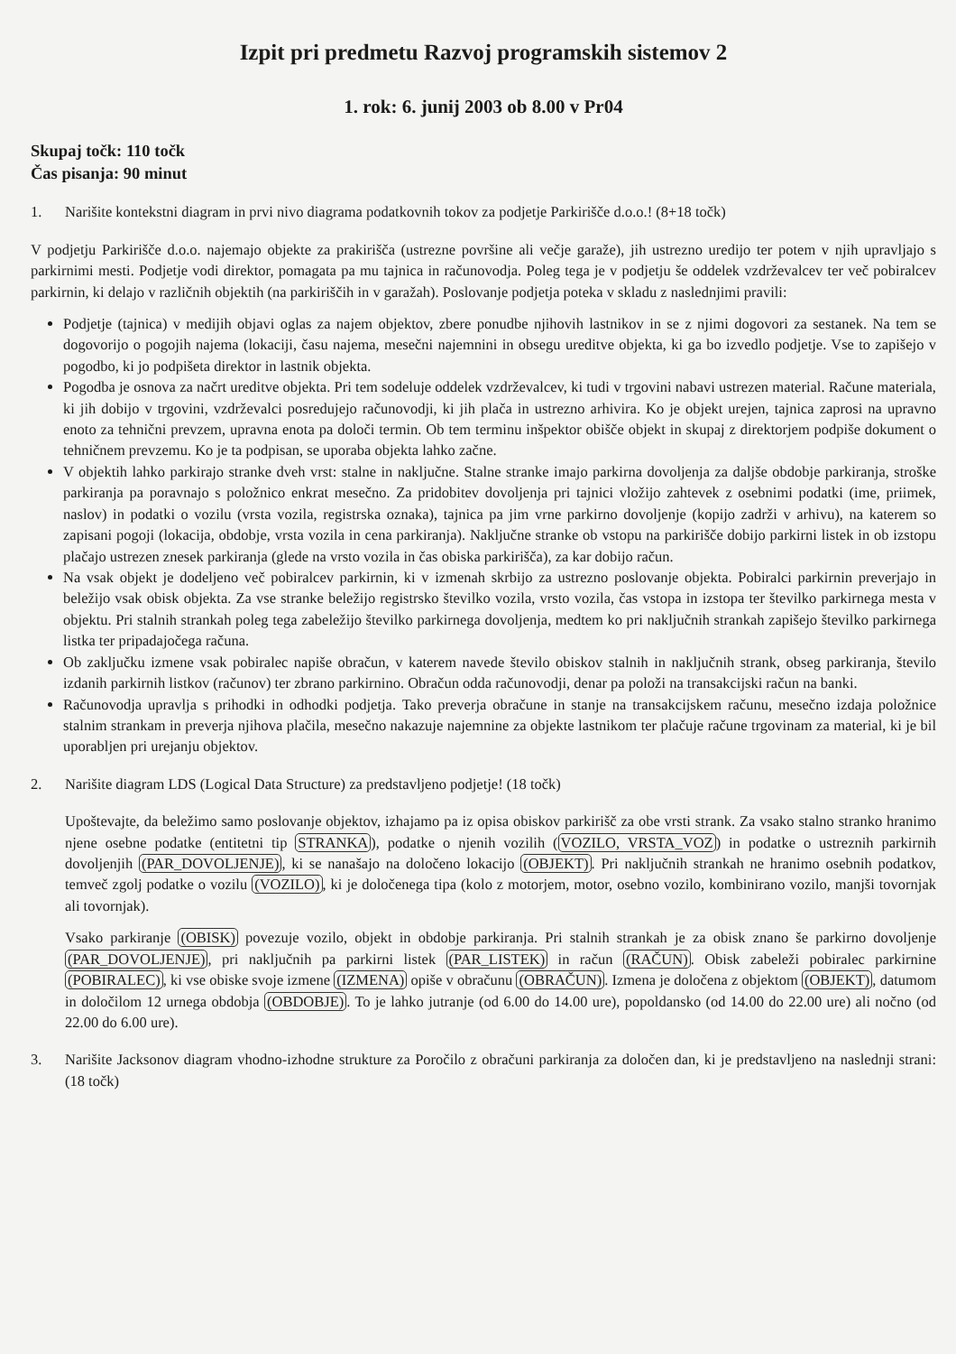Izpit pri predmetu Razvoj programskih sistemov 2
1. rok: 6. junij 2003 ob 8.00 v Pr04
Skupaj točk: 110 točk
Čas pisanja: 90 minut
1. Narišite kontekstni diagram in prvi nivo diagrama podatkovnih tokov za podjetje Parkirišče d.o.o.! (8+18 točk)
V podjetju Parkirišče d.o.o. najemajo objekte za prakirišča (ustrezne površine ali večje garaže), jih ustrezno uredijo ter potem v njih upravljajo s parkirnimi mesti. Podjetje vodi direktor, pomagata pa mu tajnica in računovodja. Poleg tega je v podjetju še oddelek vzdrževalcev ter več pobiralcev parkirnin, ki delajo v različnih objektih (na parkiriščih in v garažah). Poslovanje podjetja poteka v skladu z naslednjimi pravili:
Podjetje (tajnica) v medijih objavi oglas za najem objektov, zbere ponudbe njihovih lastnikov in se z njimi dogovori za sestanek. Na tem se dogovorijo o pogojih najema (lokaciji, času najema, mesečni najemnini in obsegu ureditve objekta, ki ga bo izvedlo podjetje. Vse to zapišejo v pogodbo, ki jo podpišeta direktor in lastnik objekta.
Pogodba je osnova za načrt ureditve objekta. Pri tem sodeluje oddelek vzdrževalcev, ki tudi v trgovini nabavi ustrezen material. Račune materiala, ki jih dobijo v trgovini, vzdrževalci posredujejo računovodji, ki jih plača in ustrezno arhivira. Ko je objekt urejen, tajnica zaprosi na upravno enoto za tehnični prevzem, upravna enota pa določi termin. Ob tem terminu inšpektor obišče objekt in skupaj z direktorjem podpiše dokument o tehničnem prevzemu. Ko je ta podpisan, se uporaba objekta lahko začne.
V objektih lahko parkirajo stranke dveh vrst: stalne in naključne. Stalne stranke imajo parkirna dovoljenja za daljše obdobje parkiranja, stroške parkiranja pa poravnajo s položnico enkrat mesečno. Za pridobitev dovoljenja pri tajnici vložijo zahtevek z osebnimi podatki (ime, priimek, naslov) in podatki o vozilu (vrsta vozila, registrska oznaka), tajnica pa jim vrne parkirno dovoljenje (kopijo zadrži v arhivu), na katerem so zapisani pogoji (lokacija, obdobje, vrsta vozila in cena parkiranja). Naključne stranke ob vstopu na parkirišče dobijo parkirni listek in ob izstopu plačajo ustrezen znesek parkiranja (glede na vrsto vozila in čas obiska parkirišča), za kar dobijo račun.
Na vsak objekt je dodeljeno več pobiralcev parkirnin, ki v izmenah skrbijo za ustrezno poslovanje objekta. Pobiralci parkirnin preverjajo in beležijo vsak obisk objekta. Za vse stranke beležijo registrsko številko vozila, vrsto vozila, čas vstopa in izstopa ter številko parkirnega mesta v objektu. Pri stalnih strankah poleg tega zabeležijo številko parkirnega dovoljenja, medtem ko pri naključnih strankah zapišejo številko parkirnega listka ter pripadajočega računa.
Ob zaključku izmene vsak pobiralec napiše obračun, v katerem navede število obiskov stalnih in naključnih strank, obseg parkiranja, število izdanih parkirnih listkov (računov) ter zbrano parkirnino. Obračun odda računovodji, denar pa položi na transakcijski račun na banki.
Računovodja upravlja s prihodki in odhodki podjetja. Tako preverja obračune in stanje na transakcijskem računu, mesečno izdaja položnice stalnim strankam in preverja njihova plačila, mesečno nakazuje najemnine za objekte lastnikom ter plačuje račune trgovinam za material, ki je bil uporabljen pri urejanju objektov.
2. Narišite diagram LDS (Logical Data Structure) za predstavljeno podjetje! (18 točk)
Upoštevajte, da beležimo samo poslovanje objektov, izhajamo pa iz opisa obiskov parkirišč za obe vrsti strank. Za vsako stalno stranko hranimo njene osebne podatke (entitetni tip STRANKA), podatke o njenih vozilih (VOZILO, VRSTA_VOZ) in podatke o ustreznih parkirnih dovoljenjih (PAR_DOVOLJENJE), ki se nanašajo na določeno lokacijo (OBJEKT). Pri naključnih strankah ne hranimo osebnih podatkov, temveč zgolj podatke o vozilu (VOZILO), ki je določenega tipa (kolo z motorjem, motor, osebno vozilo, kombinirano vozilo, manjši tovornjak ali tovornjak).
Vsako parkiranje (OBISK) povezuje vozilo, objekt in obdobje parkiranja. Pri stalnih strankah je za obisk znano še parkirno dovoljenje (PAR_DOVOLJENJE), pri naključnih pa parkirni listek (PAR_LISTEK) in račun (RAČUN). Obisk zabeleži pobiralec parkirnine (POBIRALEC), ki vse obiske svoje izmene (IZMENA) opiše v obračunu (OBRAČUN). Izmena je določena z objektom (OBJEKT), datumom in določilom 12 urnega obdobja (OBDOBJE). To je lahko jutranje (od 6.00 do 14.00 ure), popoldansko (od 14.00 do 22.00 ure) ali nočno (od 22.00 do 6.00 ure).
3. Narišite Jacksonov diagram vhodno-izhodne strukture za Poročilo z obračuni parkiranja za določen dan, ki je predstavljeno na naslednji strani: (18 točk)